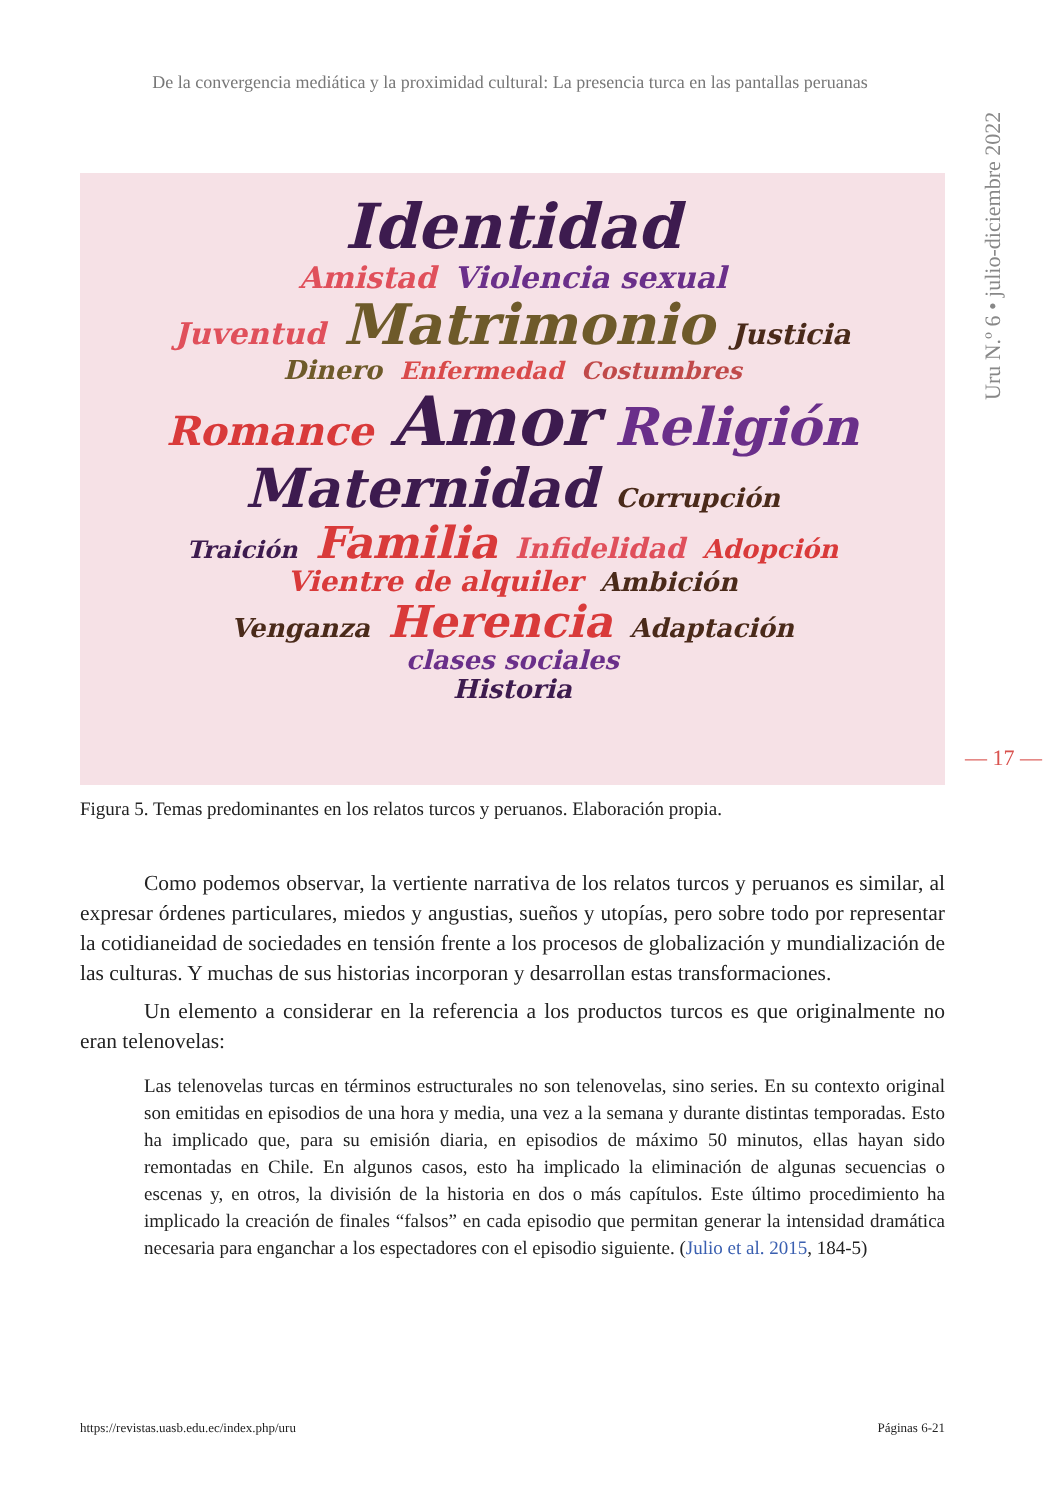De la convergencia mediática y la proximidad cultural: La presencia turca en las pantallas peruanas
Uru N.º 6 • julio-diciembre 2022
— 17 —
Identidad
Amistad Violencia sexual
Juventud Matrimonio Justicia
Dinero Enfermedad Costumbres
Romance Amor Religión
Maternidad Corrupción
Traición Familia Infidelidad Adopción
Vientre de alquiler Ambición
Venganza Herencia Adaptación
clases sociales
Historia
Figura 5. Temas predominantes en los relatos turcos y peruanos. Elaboración propia.
Como podemos observar, la vertiente narrativa de los relatos turcos y peruanos es similar, al expresar órdenes particulares, miedos y angustias, sueños y utopías, pero sobre todo por representar la cotidianeidad de sociedades en tensión frente a los procesos de globalización y mundialización de las culturas. Y muchas de sus historias incorporan y desarrollan estas transformaciones.
Un elemento a considerar en la referencia a los productos turcos es que originalmente no eran telenovelas:
Las telenovelas turcas en términos estructurales no son telenovelas, sino series. En su contexto original son emitidas en episodios de una hora y media, una vez a la semana y durante distintas temporadas. Esto ha implicado que, para su emisión diaria, en episodios de máximo 50 minutos, ellas hayan sido remontadas en Chile. En algunos casos, esto ha implicado la eliminación de algunas secuencias o escenas y, en otros, la división de la historia en dos o más capítulos. Este último procedimiento ha implicado la creación de finales “falsos” en cada episodio que permitan generar la intensidad dramática necesaria para enganchar a los espectadores con el episodio siguiente. (Julio et al. 2015, 184-5)
https://revistas.uasb.edu.ec/index.php/uru Páginas 6-21